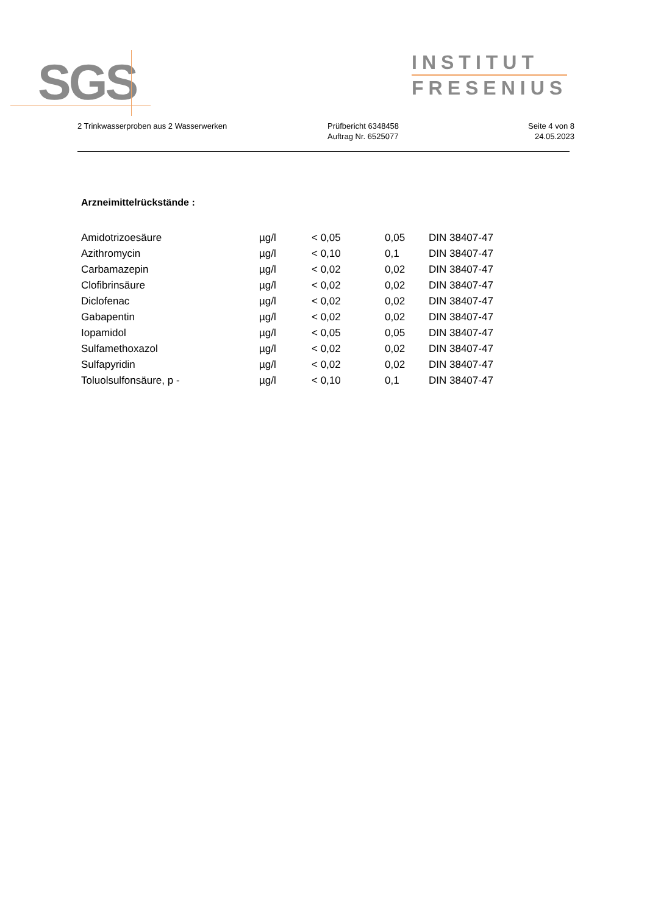SGS
INSTITUT
FRESENIUS
2 Trinkwasserproben aus 2 Wasserwerken Prüfbericht 6348458
Auftrag Nr. 6525077
Seite 4 von 8
24.05.2023
Arzneimittelrückstände :
| Amidotrizoesäure | µg/l | < 0,05 | 0,05 | DIN 38407-47 |
| Azithromycin | µg/l | < 0,10 | 0,1 | DIN 38407-47 |
| Carbamazepin | µg/l | < 0,02 | 0,02 | DIN 38407-47 |
| Clofibrinsäure | µg/l | < 0,02 | 0,02 | DIN 38407-47 |
| Diclofenac | µg/l | < 0,02 | 0,02 | DIN 38407-47 |
| Gabapentin | µg/l | < 0,02 | 0,02 | DIN 38407-47 |
| Iopamidol | µg/l | < 0,05 | 0,05 | DIN 38407-47 |
| Sulfamethoxazol | µg/l | < 0,02 | 0,02 | DIN 38407-47 |
| Sulfapyridin | µg/l | < 0,02 | 0,02 | DIN 38407-47 |
| Toluolsulfonsäure, p - | µg/l | < 0,10 | 0,1 | DIN 38407-47 |